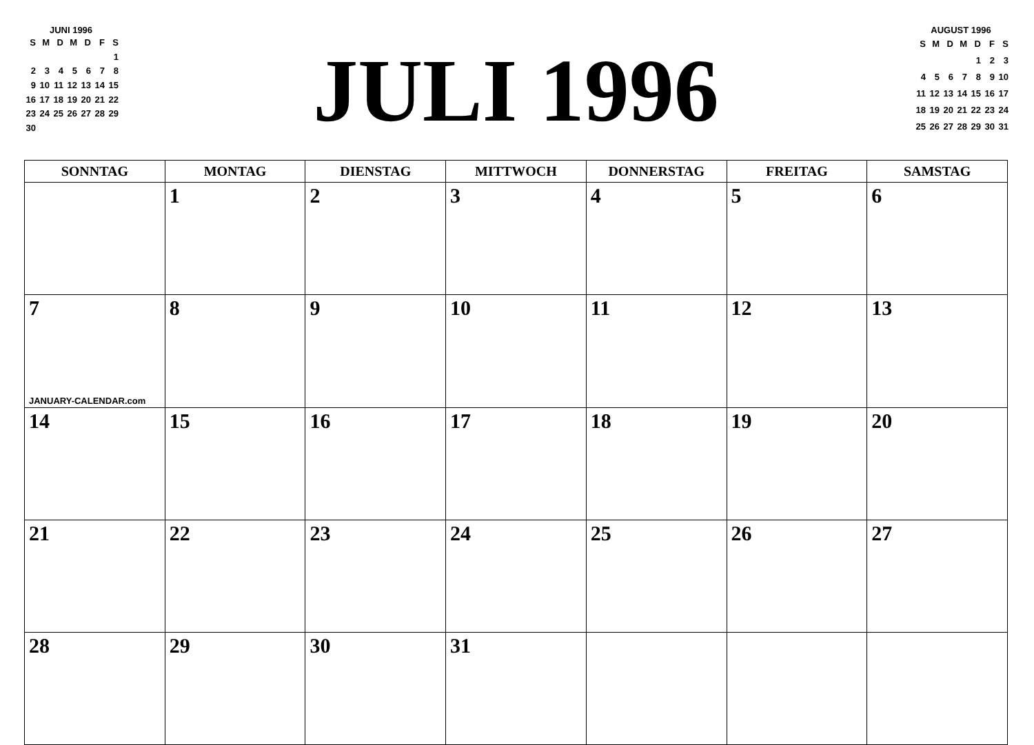JUNI 1996
| S | M | D | M | D | F | S |
| --- | --- | --- | --- | --- | --- | --- |
| | | | | | | 1 |
| 2 | 3 | 4 | 5 | 6 | 7 | 8 |
| 9 | 10 | 11 | 12 | 13 | 14 | 15 |
| 16 | 17 | 18 | 19 | 20 | 21 | 22 |
| 23 | 24 | 25 | 26 | 27 | 28 | 29 |
| 30 | | | | | | |
JULI 1996
AUGUST 1996
| S | M | D | M | D | F | S |
| --- | --- | --- | --- | --- | --- | --- |
| | | | | 1 | 2 | 3 |
| 4 | 5 | 6 | 7 | 8 | 9 | 10 |
| 11 | 12 | 13 | 14 | 15 | 16 | 17 |
| 18 | 19 | 20 | 21 | 22 | 23 | 24 |
| 25 | 26 | 27 | 28 | 29 | 30 | 31 |
| SONNTAG | MONTAG | DIENSTAG | MITTWOCH | DONNERSTAG | FREITAG | SAMSTAG |
| --- | --- | --- | --- | --- | --- | --- |
| | 1 | 2 | 3 | 4 | 5 | 6 |
| 7 JANUARY-CALENDAR.com | 8 | 9 | 10 | 11 | 12 | 13 |
| 14 | 15 | 16 | 17 | 18 | 19 | 20 |
| 21 | 22 | 23 | 24 | 25 | 26 | 27 |
| 28 | 29 | 30 | 31 | | | |